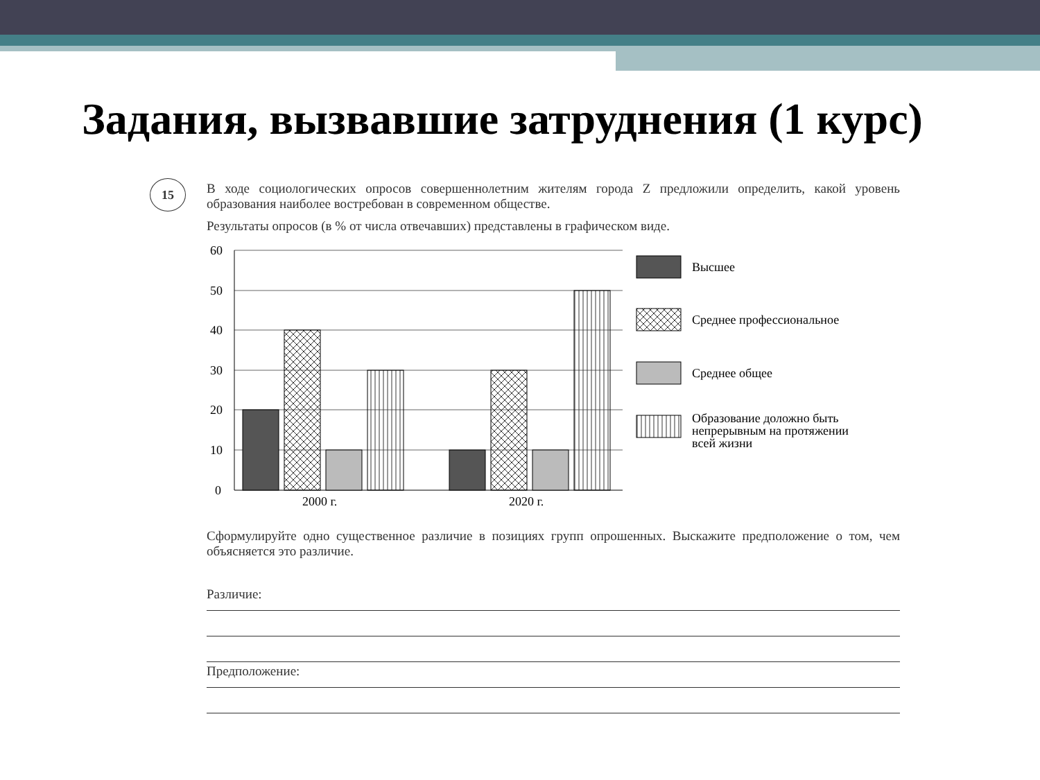Задания, вызвавшие затруднения (1 курс)
15
В ходе социологических опросов совершеннолетним жителям города Z предложили определить, какой уровень образования наиболее востребован в современном обществе.
Результаты опросов (в % от числа отвечавших) представлены в графическом виде.
60
50
40
30
20
10
0
2000 г.
2020 г.
Высшее
Среднее профессиональное
Среднее общее
Образование доложно быть
непрерывным на протяжении
всей жизни
Сформулируйте одно существенное различие в позициях групп опрошенных. Выскажите предположение о том, чем объясняется это различие.
Различие:
Предположение: